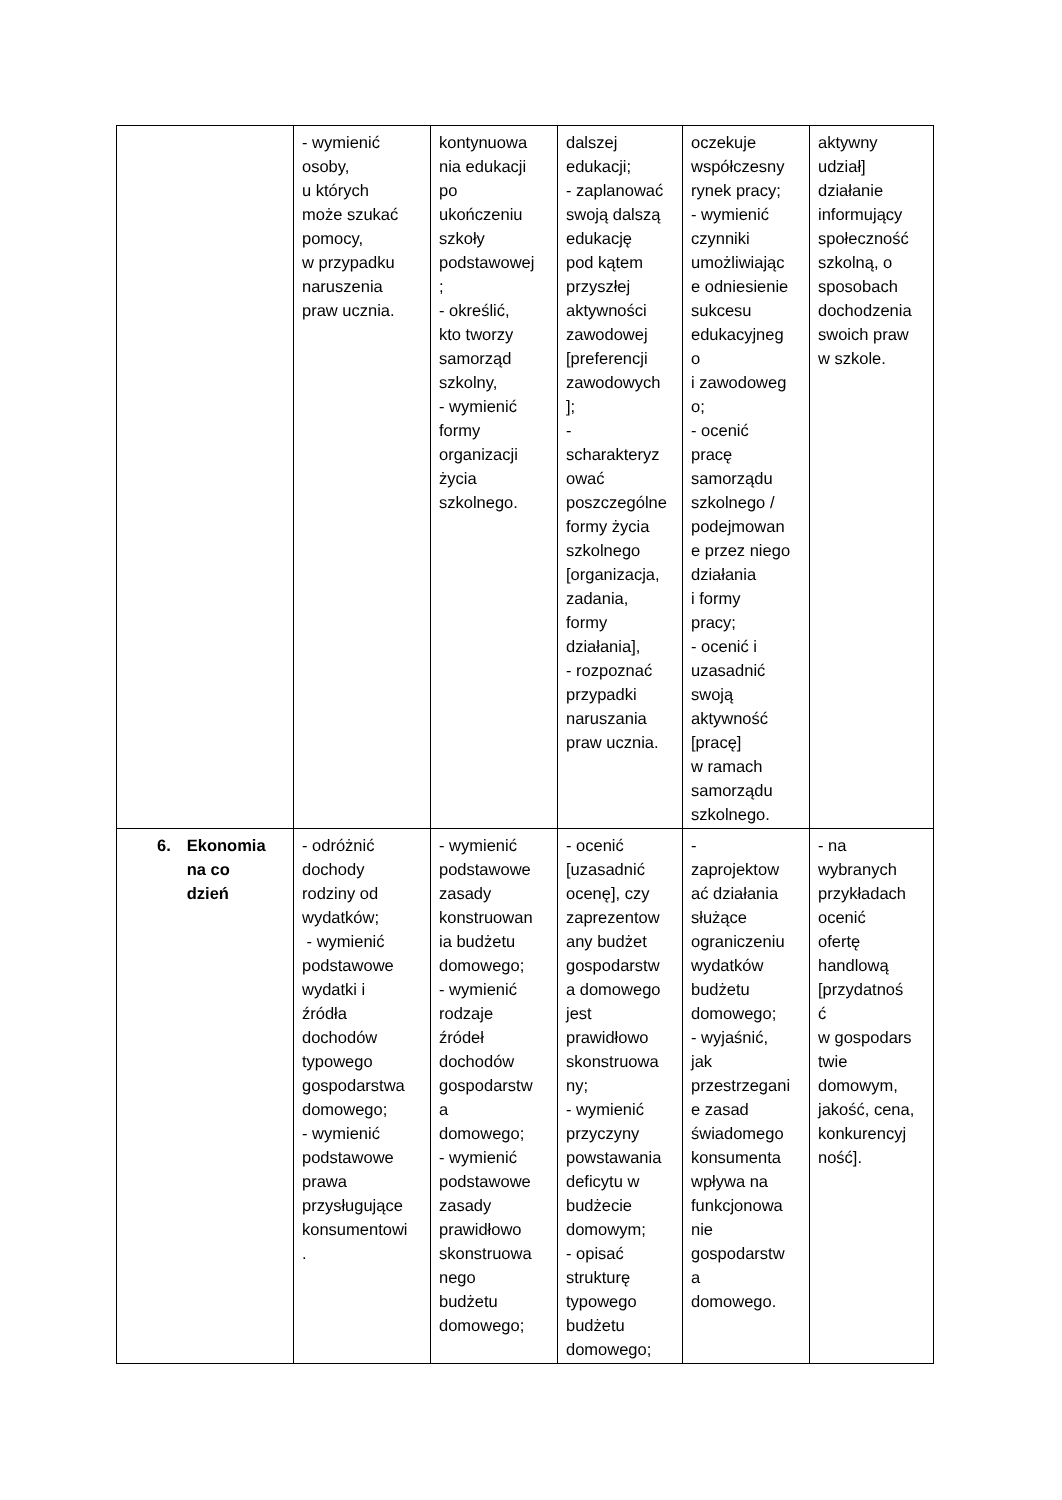| | - wymienić osoby, u których może szukać pomocy, w przypadku naruszenia praw ucznia. | kontynuowa nia edukacji po ukończeniu szkoły podstawowej ; - określić, kto tworzy samorząd szkolny, - wymienić formy organizacji życia szkolnego. | dalszej edukacji; - zaplanować swoją dalszą edukację pod kątem przyszłej aktywności zawodowej [preferencji zawodowych ]; - scharakteryz ować poszczególne formy życia szkolnego [organizacja, zadania, formy działania], - rozpoznać przypadki naruszania praw ucznia. | oczekuje współczesny rynek pracy; - wymienić czynniki umożliwiając e odniesienie sukcesu edukacyjneg o i zawodoweg o; - ocenić pracę samorządu szkolnego / podejmowan e przez niego działania i formy pracy; - ocenić i uzasadnić swoją aktywność [pracę] w ramach samorządu szkolnego. | aktywny udział] działanie informujący społeczność szkolną, o sposobach dochodzenia swoich praw w szkole. |
| 6. Ekonomia na co dzień | - odróżnić dochody rodziny od wydatków; - wymienić podstawowe wydatki i źródła dochodów typowego gospodarstwa domowego; - wymienić podstawowe prawa przysługujące konsumentowi . | - wymienić podstawowe zasady konstruowan ia budżetu domowego; - wymienić rodzaje źródeł dochodów gospodarstw a domowego; - wymienić podstawowe zasady prawidłowo skonstruowa nego budżetu domowego; | - ocenić [uzasadnić ocenę], czy zaprezentow any budżet gospodarstw a domowego jest prawidłowo skonstruowa ny; - wymienić przyczyny powstawania deficytu w budżecie domowym; - opisać strukturę typowego budżetu domowego; | - zaprojektow ać działania służące ograniczeniu wydatków budżetu domowego; - wyjaśnić, jak przestrzegani e zasad świadomego konsumenta wpływa na funkcjonowa nie gospodarstw a domowego. | - na wybranych przykładach ocenić ofertę handlową [przydatnoś ć w gospodars twie domowym, jakość, cena, konkurencyj ność]. |